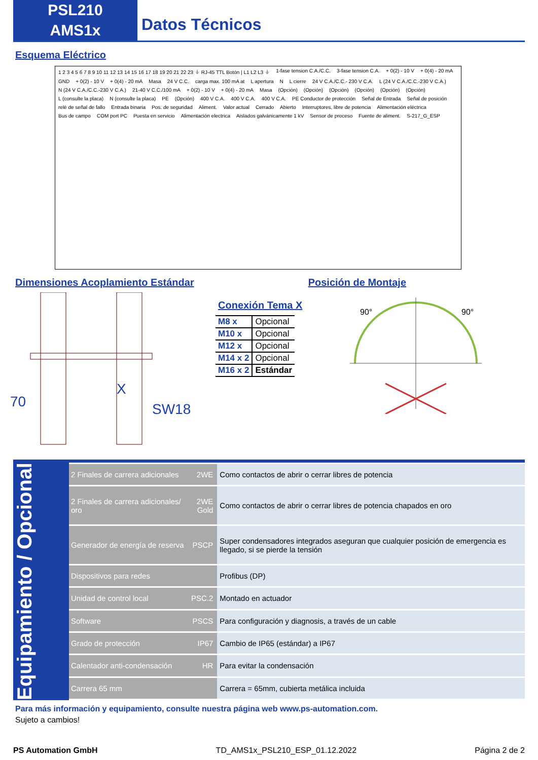PSL210
AMS1x
Datos Técnicos
Esquema Eléctrico
1 2 3 4 5 6 7 8 9 10 11 12 13 14 15 16 17 18 19 20 21 22 23 ⏚ RJ-45 TTL Botón | L1 L2 L3 ⏚ 1-fase tension C.A./C.C. 3-fase tension C.A. + 0(2) - 10 V + 0(4) - 20 mA GND + 0(2) - 10 V + 0(4) - 20 mA Masa 24 V C.C. carga max. 100 mA at L apertura N L cierre 24 V C.A./C.C.- 230 V C.A. L (24 V C.A./C.C.-230 V C.A.) N (24 V C.A./C.C.-230 V C.A.) 21-40 V C.C./100 mA + 0(2) - 10 V + 0(4) - 20 mA Masa (Opción) (Opción) (Opción) (Opción) (Opción) (Opción) L (consulte la placa) N (consulte la placa) PE (Opción) 400 V C.A. 400 V C.A. 400 V C.A. PE Conductor de protección Señal de Entrada Señal de posición relé de señal de fallo Entrada binaria Pos. de seguridad Aliment. Valor actual Cerrado Abierto Interruptores, libre de potencia Alimentación eléctrica Bus de campo COM port PC Puesta en servicio Alimentación electrica Aislados galvánicamente 1 kV Sensor de proceso Fuente de aliment. S-217_G_ESP
Dimensiones Acoplamiento Estándar
Posición de Montaje
70
X
SW18
Conexión Tema X
| M8 x | Opcional |
| M10 x | Opcional |
| M12 x | Opcional |
| M14 x 2 | Opcional |
| M16 x 2 | Estándar |
90° 90°
Equipamiento / Opcional
| 2 Finales de carrera adicionales | 2WE | Como contactos de abrir o cerrar libres de potencia |
| 2 Finales de carrera adicionales/ oro | 2WE Gold | Como contactos de abrir o cerrar libres de potencia chapados en oro |
| Generador de energía de reserva | PSCP | Super condensadores integrados aseguran que cualquier posición de emergencia es llegado, si se pierde la tensión |
| Dispositivos para redes | | Profibus (DP) |
| Unidad de control local | PSC.2 | Montado en actuador |
| Software | PSCS | Para configuración y diagnosis, a través de un cable |
| Grado de protección | IP67 | Cambio de IP65 (estándar) a IP67 |
| Calentador anti-condensación | HR | Para evitar la condensación |
| Carrera 65 mm | | Carrera = 65mm, cubierta metálica incluida |
Para más información y equipamiento, consulte nuestra página web www.ps-automation.com.
Sujeto a cambios!
PS Automation GmbH TD_AMS1x_PSL210_ESP_01.12.2022 Página 2 de 2